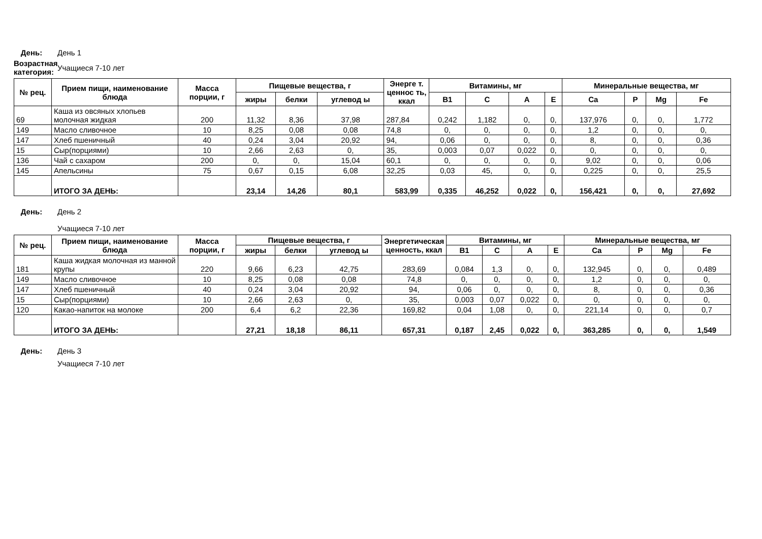День: День 1
Возрастная категория:
Учащиеся 7-10 лет
| № рец. | Прием пищи, наименование блюда | Масса порции, г | Пищевые вещества, г | | | Энерге т. ценнос ть, ккал | Витамины, мг | | | | Минеральные вещества, мг | | | |
| --- | --- | --- | --- | --- | --- | --- | --- | --- | --- | --- | --- | --- | --- | --- |
| | | | жиры | белки | углевод ы | | B1 | C | A | E | Ca | P | Mg | Fe |
| 69 | Каша из овсяных хлопьев молочная жидкая | 200 | 11,32 | 8,36 | 37,98 | 287,84 | 0,242 | 1,182 | 0, | 0, | 137,976 | 0, | 0, | 1,772 |
| 149 | Масло сливочное | 10 | 8,25 | 0,08 | 0,08 | 74,8 | 0, | 0, | 0, | 0, | 1,2 | 0, | 0, | 0, |
| 147 | Хлеб пшеничный | 40 | 0,24 | 3,04 | 20,92 | 94, | 0,06 | 0, | 0, | 0, | 8, | 0, | 0, | 0,36 |
| 15 | Сыр(порциями) | 10 | 2,66 | 2,63 | 0, | 35, | 0,003 | 0,07 | 0,022 | 0, | 0, | 0, | 0, | 0, |
| 136 | Чай с сахаром | 200 | 0, | 0, | 15,04 | 60,1 | 0, | 0, | 0, | 0, | 9,02 | 0, | 0, | 0,06 |
| 145 | Апельсины | 75 | 0,67 | 0,15 | 6,08 | 32,25 | 0,03 | 45, | 0, | 0, | 0,225 | 0, | 0, | 25,5 |
| | ИТОГО ЗА ДЕНЬ: | | 23,14 | 14,26 | 80,1 | 583,99 | 0,335 | 46,252 | 0,022 | 0, | 156,421 | 0, | 0, | 27,692 |
День: День 2
Учащиеся 7-10 лет
| № рец. | Прием пищи, наименование блюда | Масса порции, г | Пищевые вещества, г | | | Энергетическая ценность, ккал | Витамины, мг | | | | Минеральные вещества, мг | | | |
| --- | --- | --- | --- | --- | --- | --- | --- | --- | --- | --- | --- | --- | --- | --- |
| | | | жиры | белки | углевод ы | | B1 | C | A | E | Ca | P | Mg | Fe |
| 181 | Каша жидкая молочная из манной крупы | 220 | 9,66 | 6,23 | 42,75 | 283,69 | 0,084 | 1,3 | 0, | 0, | 132,945 | 0, | 0, | 0,489 |
| 149 | Масло сливочное | 10 | 8,25 | 0,08 | 0,08 | 74,8 | 0, | 0, | 0, | 0, | 1,2 | 0, | 0, | 0, |
| 147 | Хлеб пшеничный | 40 | 0,24 | 3,04 | 20,92 | 94, | 0,06 | 0, | 0, | 0, | 8, | 0, | 0, | 0,36 |
| 15 | Сыр(порциями) | 10 | 2,66 | 2,63 | 0, | 35, | 0,003 | 0,07 | 0,022 | 0, | 0, | 0, | 0, | 0, |
| 120 | Какао-напиток на молоке | 200 | 6,4 | 6,2 | 22,36 | 169,82 | 0,04 | 1,08 | 0, | 0, | 221,14 | 0, | 0, | 0,7 |
| | ИТОГО ЗА ДЕНЬ: | | 27,21 | 18,18 | 86,11 | 657,31 | 0,187 | 2,45 | 0,022 | 0, | 363,285 | 0, | 0, | 1,549 |
День: День 3
Учащиеся 7-10 лет